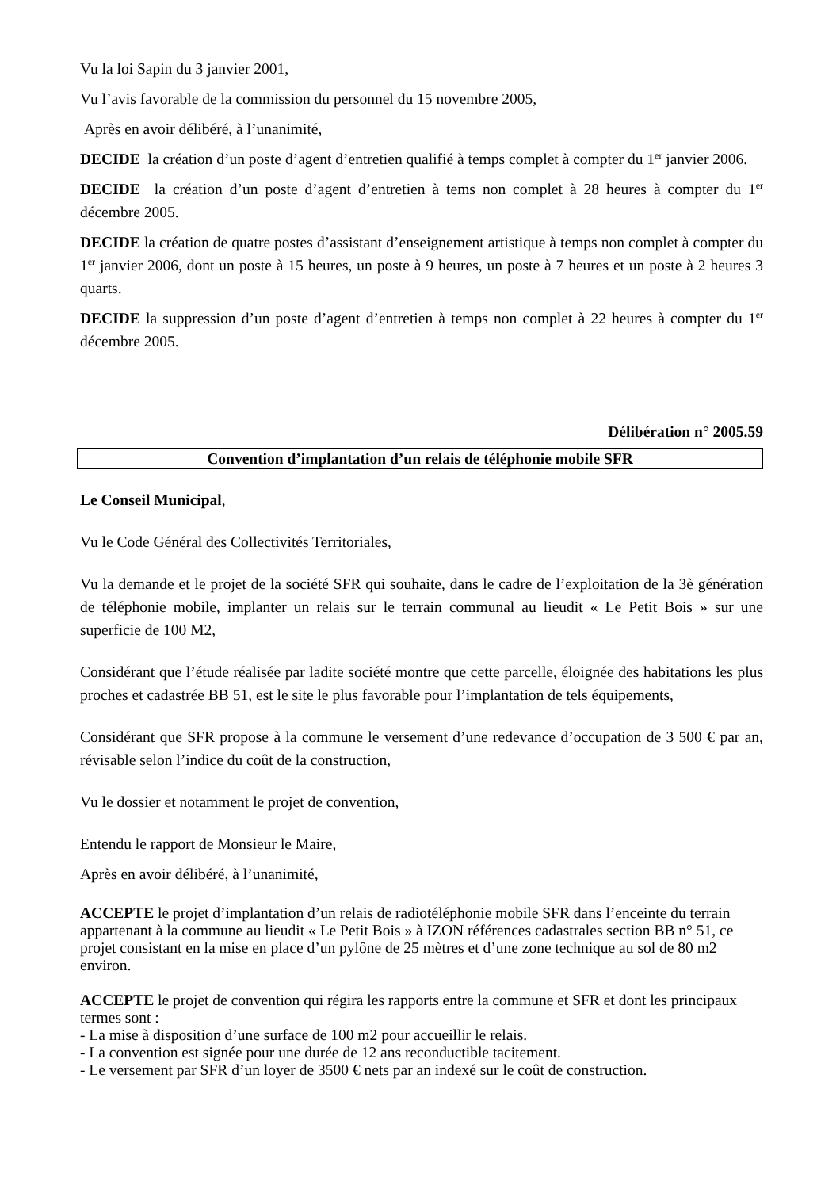Vu la loi Sapin du 3 janvier 2001,
Vu l’avis favorable de la commission du personnel du 15 novembre 2005,
Après en avoir délibéré, à l’unanimité,
DECIDE la création d’un poste d’agent d’entretien qualifié à temps complet à compter du 1<sup>er</sup> janvier 2006.
DECIDE la création d’un poste d’agent d’entretien à tems non complet à 28 heures à compter du 1<sup>er</sup> décembre 2005.
DECIDE la création de quatre postes d’assistant d’enseignement artistique à temps non complet à compter du 1<sup>er</sup> janvier 2006, dont un poste à 15 heures, un poste à 9 heures, un poste à 7 heures et un poste à 2 heures 3 quarts.
DECIDE la suppression d’un poste d’agent d’entretien à temps non complet à 22 heures à compter du 1<sup>er</sup> décembre 2005.
Délibération n° 2005.59
Convention d’implantation d’un relais de téléphonie mobile SFR
Le Conseil Municipal,
Vu le Code Général des Collectivités Territoriales,
Vu la demande et le projet de la société SFR qui souhaite, dans le cadre de l’exploitation de la 3è génération de téléphonie mobile, implanter un relais sur le terrain communal au lieudit « Le Petit Bois » sur une superficie de 100 M2,
Considérant que l’étude réalisée par ladite société montre que cette parcelle, éloignée des habitations les plus proches et cadastrée BB 51, est le site le plus favorable pour l’implantation de tels équipements,
Considérant que SFR propose à la commune le versement d’une redevance d’occupation de 3 500 € par an, révisable selon l’indice du coût de la construction,
Vu le dossier et notamment le projet de convention,
Entendu le rapport de Monsieur le Maire,
Après en avoir délibéré, à l’unanimité,
ACCEPTE le projet d’implantation d’un relais de radiotéléphonie mobile SFR dans l’enceinte du terrain appartenant à la commune au lieudit « Le Petit Bois » à IZON références cadastrales section BB n° 51, ce projet consistant en la mise en place d’un pylône de 25 mètres et d’une zone technique au sol de 80 m2 environ.
ACCEPTE le projet de convention qui régira les rapports entre la commune et SFR et dont les principaux termes sont :
- La mise à disposition d’une surface de 100 m2 pour accueillir le relais.
- La convention est signée pour une durée de 12 ans reconductible tacitement.
- Le versement par SFR d’un loyer de 3500 € nets par an indexé sur le coût de construction.